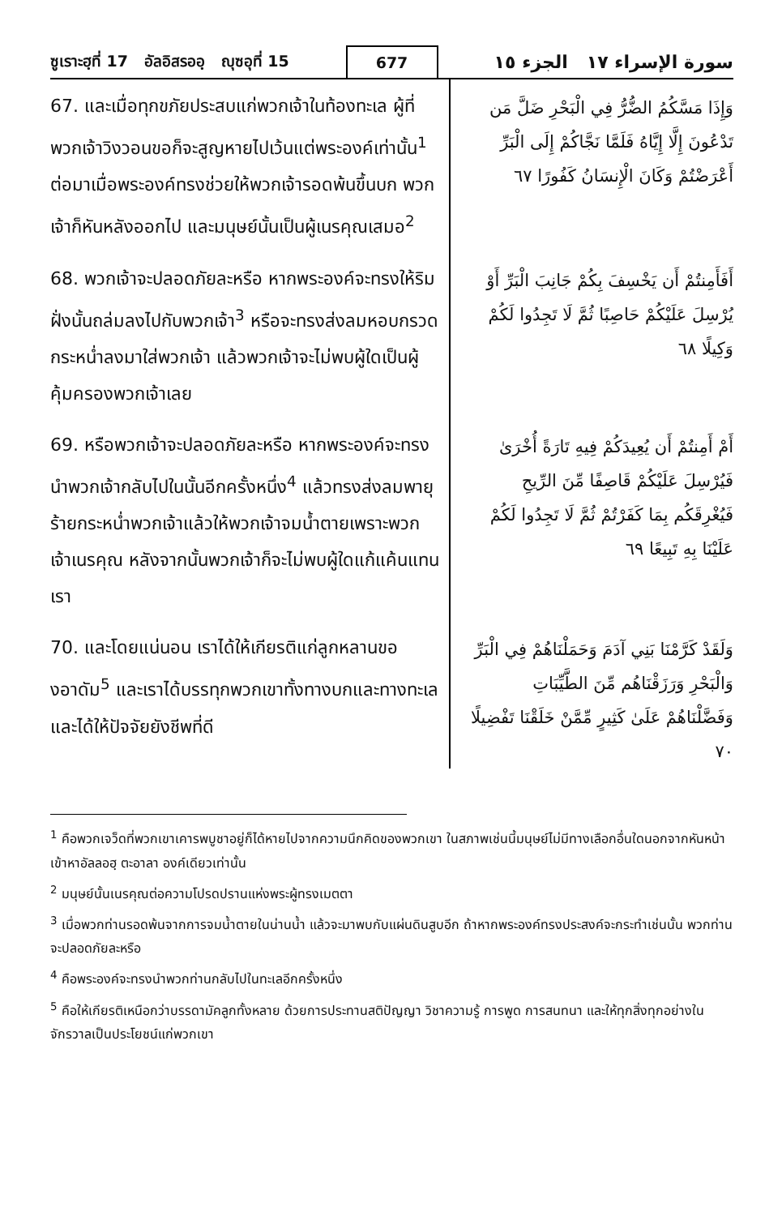ซูเราะฮฺที่ 17 อัลอิสรออฺ ญุซอุที่ 15 677 سورة الإسراء ١٧ الجزء ١٥
67. และเมื่อทุกขภัยประสบแก่พวกเจ้าในท้องทะเล ผู้ที่พวกเจ้าวิงวอนขอก็จะสูญหายไปเว้นแต่พระองค์เท่านั้น<sup>1</sup> ต่อมาเมื่อพระองค์ทรงช่วยให้พวกเจ้ารอดพ้นขึ้นบก พวกเจ้าก็หันหลังออกไป และมนุษย์นั้นเป็นผู้เนรคุณเสมอ<sup>2</sup>
وَإِذَا مَسَّكُمُ الضُّرُّ فِي الْبَحْرِ ضَلَّ مَن تَدْعُونَ إِلَّا إِيَّاهُ فَلَمَّا نَجَّاكُمْ إِلَى الْبَرِّ أَعْرَضْتُمْ وَكَانَ الْإِنسَانُ كَفُورًا ٦٧
68. พวกเจ้าจะปลอดภัยละหรือ หากพระองค์จะทรงให้ริมฝั่งนั้นถล่มลงไปกับพวกเจ้า<sup>3</sup> หรือจะทรงส่งลมหอบกรวดกระหน่ำลงมาใส่พวกเจ้า แล้วพวกเจ้าจะไม่พบผู้ใดเป็นผู้คุ้มครองพวกเจ้าเลย
أَفَأَمِنتُمْ أَن يَخْسِفَ بِكُمْ جَانِبَ الْبَرِّ أَوْ يُرْسِلَ عَلَيْكُمْ حَاصِبًا ثُمَّ لَا تَجِدُوا لَكُمْ وَكِيلًا ٦٨
69. หรือพวกเจ้าจะปลอดภัยละหรือ หากพระองค์จะทรงนำพวกเจ้ากลับไปในนั้นอีกครั้งหนึ่ง<sup>4</sup> แล้วทรงส่งลมพายุร้ายกระหน่ำพวกเจ้าแล้วให้พวกเจ้าจมน้ำตายเพราะพวกเจ้าเนรคุณ หลังจากนั้นพวกเจ้าก็จะไม่พบผู้ใดแก้แค้นแทนเรา
أَمْ أَمِنتُمْ أَن يُعِيدَكُمْ فِيهِ تَارَةً أُخْرَىٰ فَيُرْسِلَ عَلَيْكُمْ قَاصِفًا مِّنَ الرِّيحِ فَيُغْرِقَكُم بِمَا كَفَرْتُمْ ثُمَّ لَا تَجِدُوا لَكُمْ عَلَيْنَا بِهِ تَبِيعًا ٦٩
70. และโดยแน่นอน เราได้ให้เกียรติแก่ลูกหลานของอาดัม<sup>5</sup> และเราได้บรรทุกพวกเขาทั้งทางบกและทางทะเล และได้ให้ปัจจัยยังชีพที่ดี
وَلَقَدْ كَرَّمْنَا بَنِي آدَمَ وَحَمَلْنَاهُمْ فِي الْبَرِّ وَالْبَحْرِ وَرَزَقْنَاهُم مِّنَ الطَّيِّبَاتِ وَفَضَّلْنَاهُمْ عَلَىٰ كَثِيرٍ مِّمَّنْ خَلَقْنَا تَفْضِيلًا ٧٠
<sup>1</sup> คือพวกเจว็ดที่พวกเขาเคารพบูชาอยู่ก็ได้หายไปจากความนึกคิดของพวกเขา ในสภาพเช่นนี้มนุษย์ไม่มีทางเลือกอื่นใดนอกจากหันหน้าเข้าหาอัลลอฮฺ ตะอาลา องค์เดียวเท่านั้น
<sup>2</sup> มนุษย์นั้นเนรคุณต่อความโปรดปรานแห่งพระผู้ทรงเมตตา
<sup>3</sup> เมื่อพวกท่านรอดพ้นจากการจมน้ำตายในน่านน้ำ แล้วจะมาพบกับแผ่นดินสูบอีก ถ้าหากพระองค์ทรงประสงค์จะกระทำเช่นนั้น พวกท่านจะปลอดภัยละหรือ
<sup>4</sup> คือพระองค์จะทรงนำพวกท่านกลับไปในทะเลอีกครั้งหนึ่ง
<sup>5</sup> คือให้เกียรติเหนือกว่าบรรดามัคลูกทั้งหลาย ด้วยการประทานสติปัญญา วิชาความรู้ การพูด การสนทนา และให้ทุกสิ่งทุกอย่างในจักรวาลเป็นประโยชน์แก่พวกเขา